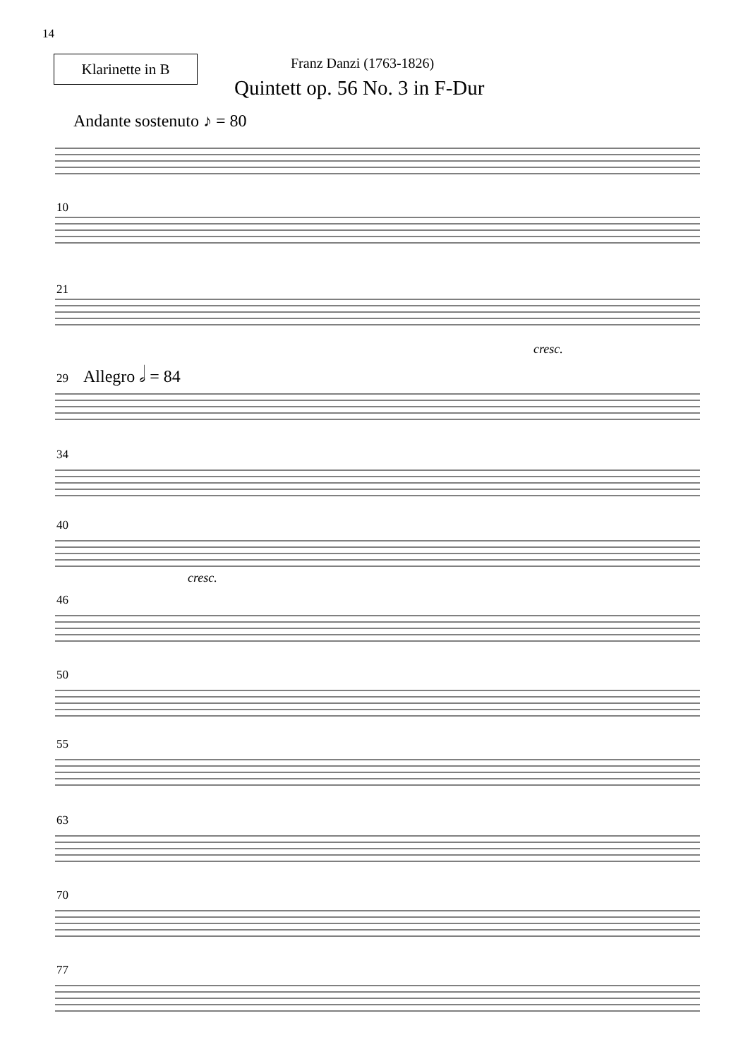14
Klarinette in B Franz Danzi (1763-1826)
Quintett op. 56 No. 3 in F-Dur
Andante sostenuto ♪ = 80
10
21
cresc.
Allegro 𝅗𝅥 = 84
29
34
40
cresc.
46
50
55
63
70
77